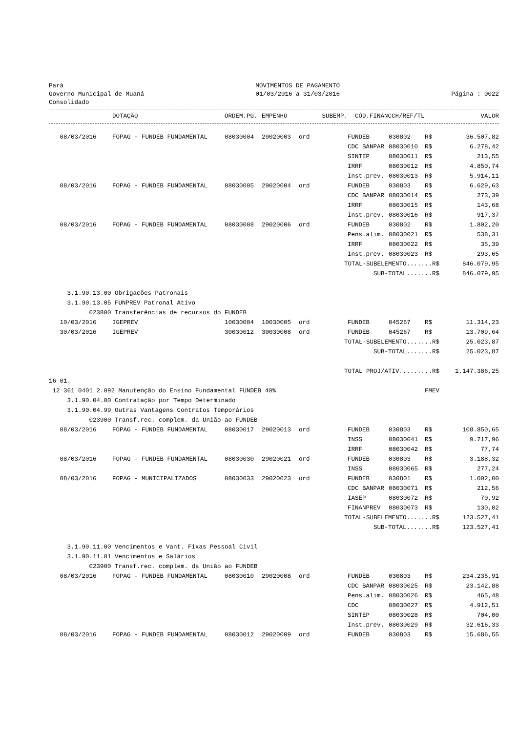Pará Governo Municipal de Muaná Consolidado
MOVIMENTOS DE PAGAMENTO 01/03/2016 a 31/03/2016
Página : 0022
| | DOTAÇÃO | ORDEM.PG. | EMPENHO | SUBEMP. | CÓD.FINANC | CH/REF/TL | VALOR |
| --- | --- | --- | --- | --- | --- | --- | --- |
| 08/03/2016 | FOPAG - FUNDEB FUNDAMENTAL | 08030004 | 29020003 | ord | FUNDEB | 030802 | R$ | 36.507,82 |
| | | | | | CDC BANPAR | 08030010 | R$ | 6.278,42 |
| | | | | | SINTEP | 08030011 | R$ | 213,55 |
| | | | | | IRRF | 08030012 | R$ | 4.850,74 |
| | | | | | Inst.prev. | 08030013 | R$ | 5.914,11 |
| 08/03/2016 | FOPAG - FUNDEB FUNDAMENTAL | 08030005 | 29020004 | ord | FUNDEB | 030803 | R$ | 6.629,63 |
| | | | | | CDC BANPAR | 08030014 | R$ | 273,39 |
| | | | | | IRRF | 08030015 | R$ | 143,68 |
| | | | | | Inst.prev. | 08030016 | R$ | 917,37 |
| 08/03/2016 | FOPAG - FUNDEB FUNDAMENTAL | 08030008 | 29020006 | ord | FUNDEB | 030802 | R$ | 1.802,20 |
| | | | | | Pens.alim. | 08030021 | R$ | 538,31 |
| | | | | | IRRF | 08030022 | R$ | 35,39 |
| | | | | | Inst.prev. | 08030023 | R$ | 293,65 |
| TOTAL-SUBELEMENTO.......R$ | | | | | | | | 846.079,95 |
| SUB-TOTAL.......R$ | | | | | | | | 846.079,95 |
| 3.1.90.13.00 Obrigações Patronais | | | | | | | | |
| 3.1.90.13.05 FUNPREV Patronal Ativo | | | | | | | | |
| 023800 Transferências de recursos do FUNDEB | | | | | | | | |
| 10/03/2016 | IGEPREV | 10030004 | 10030005 | ord | FUNDEB | 045267 | R$ | 11.314,23 |
| 30/03/2016 | IGEPREV | 30030012 | 30030008 | ord | FUNDEB | 045267 | R$ | 13.709,64 |
| TOTAL-SUBELEMENTO.......R$ | | | | | | | | 25.023,87 |
| SUB-TOTAL.......R$ | | | | | | | | 25.023,87 |
| TOTAL PROJ/ATIV.........R$ | | | | | | | | 1.147.386,25 |
| 16 01. | | | | | | | | |
| 12 361 0401 2.092 Manutenção do Ensino Fundamental FUNDEB 40% | | | | | | | FMEV | |
| 3.1.90.04.00 Contratação por Tempo Determinado | | | | | | | | |
| 3.1.90.04.99 Outras Vantagens Contratos Temporários | | | | | | | | |
| 023900 Transf.rec. complem. da União ao FUNDEB | | | | | | | | |
| 08/03/2016 | FOPAG - FUNDEB FUNDAMENTAL | 08030017 | 29020013 | ord | FUNDEB | 030803 | R$ | 108.850,65 |
| | | | | | INSS | 08030041 | R$ | 9.717,96 |
| | | | | | IRRF | 08030042 | R$ | 77,74 |
| 08/03/2016 | FOPAG - FUNDEB FUNDAMENTAL | 08030030 | 29020021 | ord | FUNDEB | 030803 | R$ | 3.188,32 |
| | | | | | INSS | 08030065 | R$ | 277,24 |
| 08/03/2016 | FOPAG - MUNICIPALIZADOS | 08030033 | 29020023 | ord | FUNDEB | 030801 | R$ | 1.002,00 |
| | | | | | CDC BANPAR | 08030071 | R$ | 212,56 |
| | | | | | IASEP | 08030072 | R$ | 70,92 |
| | | | | | FINANPREV | 08030073 | R$ | 130,02 |
| TOTAL-SUBELEMENTO.......R$ | | | | | | | | 123.527,41 |
| SUB-TOTAL.......R$ | | | | | | | | 123.527,41 |
| 3.1.90.11.00 Vencimentos e Vant. Fixas Pessoal Civil | | | | | | | | |
| 3.1.90.11.01 Vencimentos e Salários | | | | | | | | |
| 023900 Transf.rec. complem. da União ao FUNDEB | | | | | | | | |
| 08/03/2016 | FOPAG - FUNDEB FUNDAMENTAL | 08030010 | 29020008 | ord | FUNDEB | 030803 | R$ | 234.235,91 |
| | | | | | CDC BANPAR | 08030025 | R$ | 23.142,88 |
| | | | | | Pens.alim. | 08030026 | R$ | 465,48 |
| | | | | | CDC | 08030027 | R$ | 4.912,51 |
| | | | | | SINTEP | 08030028 | R$ | 704,00 |
| | | | | | Inst.prev. | 08030029 | R$ | 32.616,33 |
| 08/03/2016 | FOPAG - FUNDEB FUNDAMENTAL | 08030012 | 29020009 | ord | FUNDEB | 030803 | R$ | 15.686,55 |